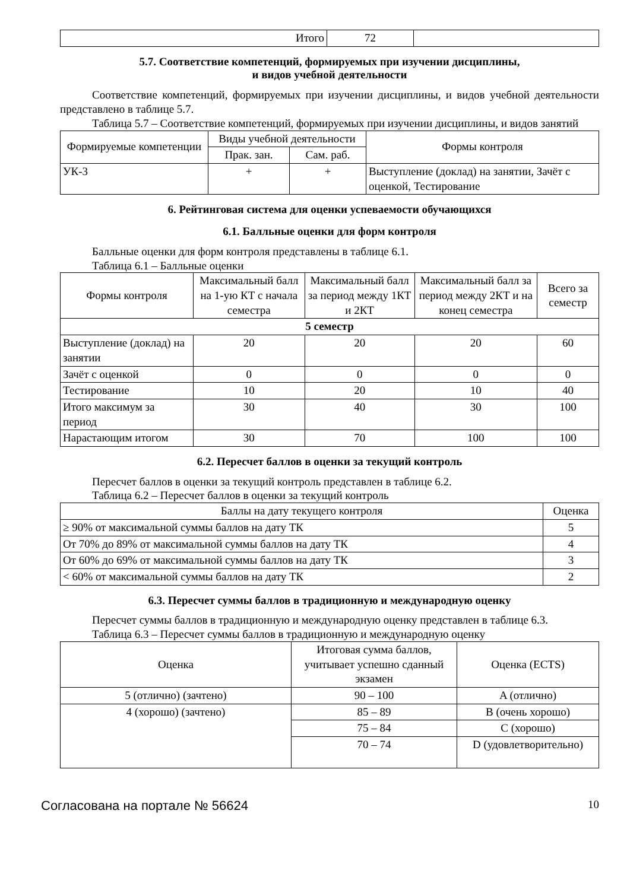| Итого | 72 | |
5.7. Соответствие компетенций, формируемых при изучении дисциплины,
и видов учебной деятельности
Соответствие компетенций, формируемых при изучении дисциплины, и видов учебной деятельности представлено в таблице 5.7.
Таблица 5.7 – Соответствие компетенций, формируемых при изучении дисциплины, и видов занятий
| Формируемые компетенции | Виды учебной деятельности | | Формы контроля |
| --- | --- | --- | --- |
| | Прак. зан. | Сам. раб. | |
| УК-3 | + | + | Выступление (доклад) на занятии, Зачёт с оценкой, Тестирование |
6. Рейтинговая система для оценки успеваемости обучающихся
6.1. Балльные оценки для форм контроля
Балльные оценки для форм контроля представлены в таблице 6.1.
Таблица 6.1 – Балльные оценки
| Формы контроля | Максимальный балл на 1-ую КТ с начала семестра | Максимальный балл за период между 1КТ и 2КТ | Максимальный балл за период между 2КТ и на конец семестра | Всего за семестр |
| --- | --- | --- | --- | --- |
| 5 семестр | | | | |
| Выступление (доклад) на занятии | 20 | 20 | 20 | 60 |
| Зачёт с оценкой | 0 | 0 | 0 | 0 |
| Тестирование | 10 | 20 | 10 | 40 |
| Итого максимум за период | 30 | 40 | 30 | 100 |
| Нарастающим итогом | 30 | 70 | 100 | 100 |
6.2. Пересчет баллов в оценки за текущий контроль
Пересчет баллов в оценки за текущий контроль представлен в таблице 6.2.
Таблица 6.2 – Пересчет баллов в оценки за текущий контроль
| Баллы на дату текущего контроля | Оценка |
| --- | --- |
| ≥ 90% от максимальной суммы баллов на дату ТК | 5 |
| От 70% до 89% от максимальной суммы баллов на дату ТК | 4 |
| От 60% до 69% от максимальной суммы баллов на дату ТК | 3 |
| < 60% от максимальной суммы баллов на дату ТК | 2 |
6.3. Пересчет суммы баллов в традиционную и международную оценку
Пересчет суммы баллов в традиционную и международную оценку представлен в таблице 6.3.
Таблица 6.3 – Пересчет суммы баллов в традиционную и международную оценку
| Оценка | Итоговая сумма баллов, учитывает успешно сданный экзамен | Оценка (ECTS) |
| --- | --- | --- |
| 5 (отлично) (зачтено) | 90 – 100 | A (отлично) |
| 4 (хорошо) (зачтено) | 85 – 89 | B (очень хорошо) |
| | 75 – 84 | C (хорошо) |
| | 70 – 74 | D (удовлетворительно) |
Согласована на портале № 56624 10